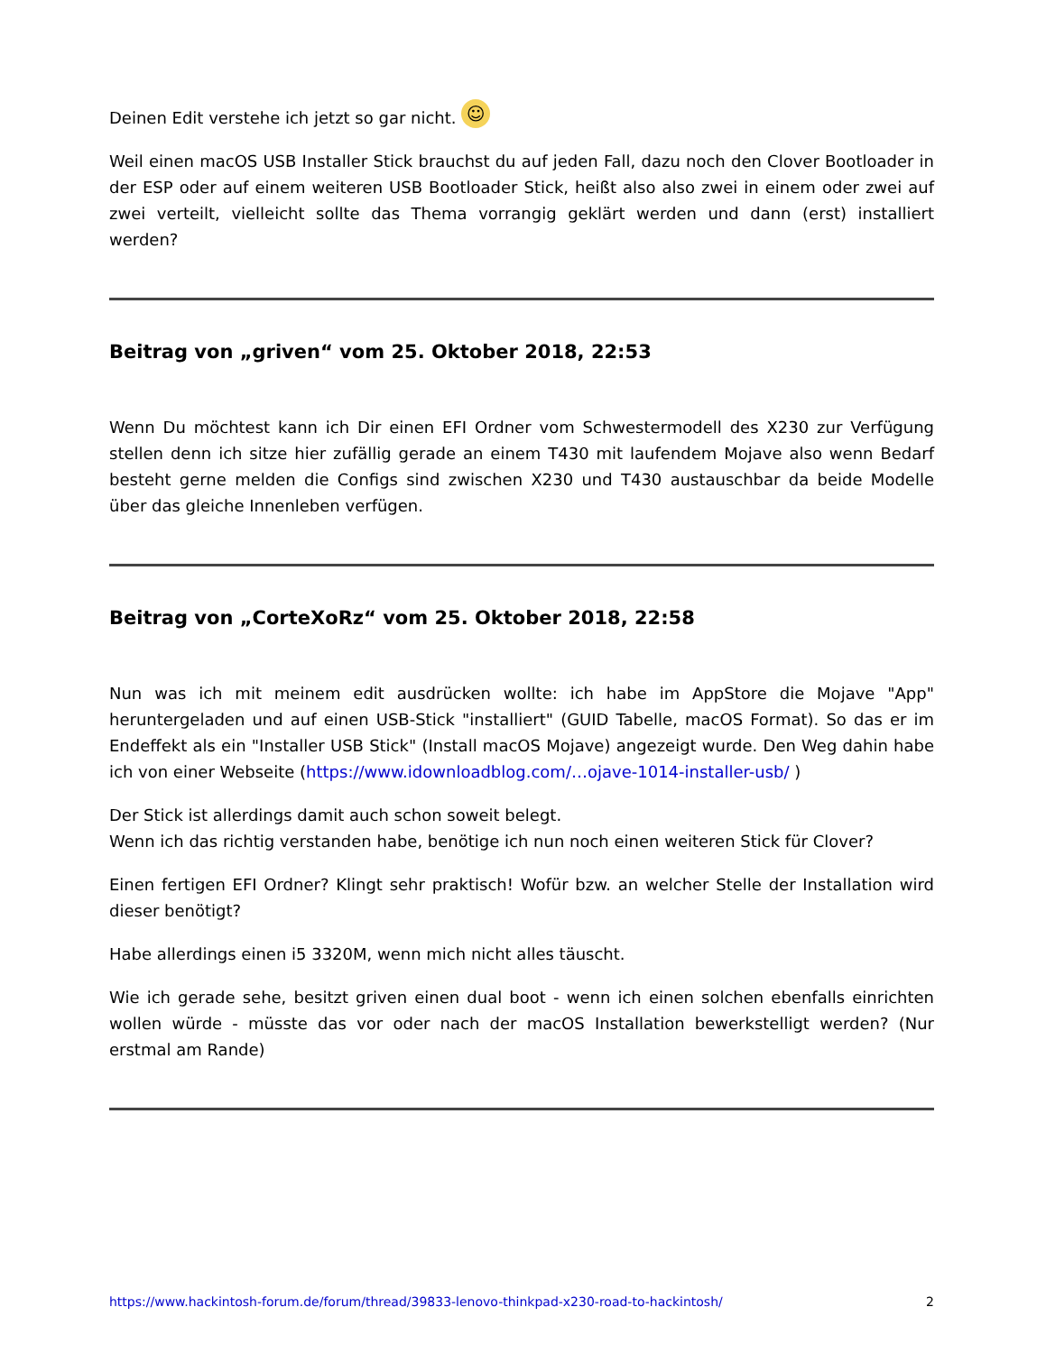Deinen Edit verstehe ich jetzt so gar nicht. ☺
Weil einen macOS USB Installer Stick brauchst du auf jeden Fall, dazu noch den Clover Bootloader in der ESP oder auf einem weiteren USB Bootloader Stick, heißt also also zwei in einem oder zwei auf zwei verteilt, vielleicht sollte das Thema vorrangig geklärt werden und dann (erst) installiert werden?
Beitrag von „griven“ vom 25. Oktober 2018, 22:53
Wenn Du möchtest kann ich Dir einen EFI Ordner vom Schwestermodell des X230 zur Verfügung stellen denn ich sitze hier zufällig gerade an einem T430 mit laufendem Mojave also wenn Bedarf besteht gerne melden die Configs sind zwischen X230 und T430 austauschbar da beide Modelle über das gleiche Innenleben verfügen.
Beitrag von „CorteXoRz“ vom 25. Oktober 2018, 22:58
Nun was ich mit meinem edit ausdrücken wollte: ich habe im AppStore die Mojave "App" heruntergeladen und auf einen USB-Stick "installiert" (GUID Tabelle, macOS Format). So das er im Endeffekt als ein "Installer USB Stick" (Install macOS Mojave) angezeigt wurde. Den Weg dahin habe ich von einer Webseite (https://www.idownloadblog.com/…ojave-1014-installer-usb/ )
Der Stick ist allerdings damit auch schon soweit belegt.
Wenn ich das richtig verstanden habe, benötige ich nun noch einen weiteren Stick für Clover?
Einen fertigen EFI Ordner? Klingt sehr praktisch! Wofür bzw. an welcher Stelle der Installation wird dieser benötigt?
Habe allerdings einen i5 3320M, wenn mich nicht alles täuscht.
Wie ich gerade sehe, besitzt griven einen dual boot - wenn ich einen solchen ebenfalls einrichten wollen würde - müsste das vor oder nach der macOS Installation bewerkstelligt werden? (Nur erstmal am Rande)
https://www.hackintosh-forum.de/forum/thread/39833-lenovo-thinkpad-x230-road-to-hackintosh/ 2